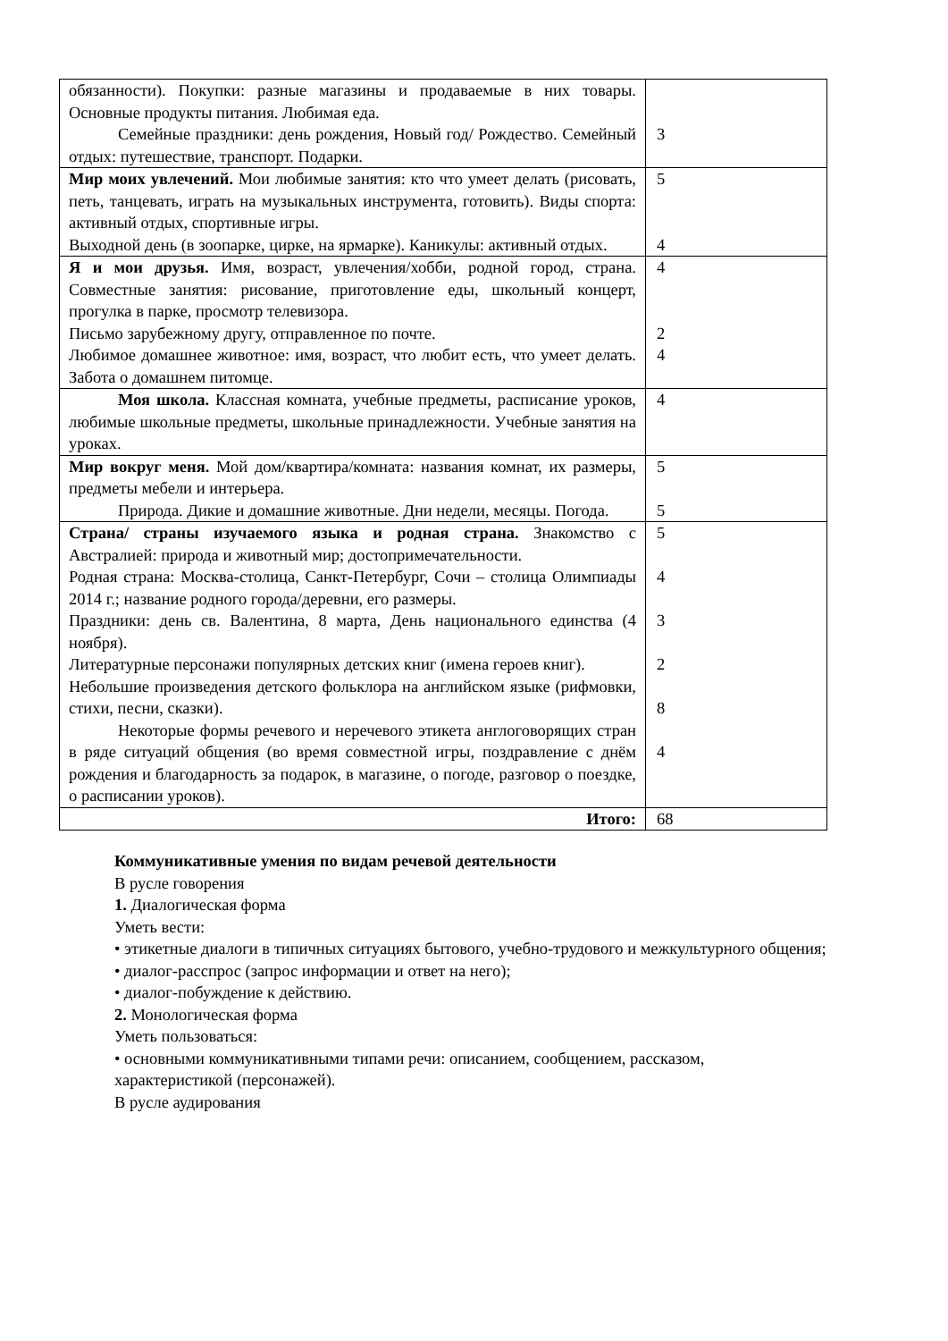| обязанности). Покупки: разные магазины и продаваемые в них товары. Основные продукты питания. Любимая еда. Семейные праздники: день рождения, Новый год/ Рождество. Семейный отдых: путешествие, транспорт. Подарки. | 3 |
| Мир моих увлечений. Мои любимые занятия: кто что умеет делать (рисовать, петь, танцевать, играть на музыкальных инструмента, готовить). Виды спорта: активный отдых, спортивные игры. Выходной день (в зоопарке, цирке, на ярмарке). Каникулы: активный отдых. | 5 4 |
| Я и мои друзья. Имя, возраст, увлечения/хобби, родной город, страна. Совместные занятия: рисование, приготовление еды, школьный концерт, прогулка в парке, просмотр телевизора. Письмо зарубежному другу, отправленное по почте. Любимое домашнее животное: имя, возраст, что любит есть, что умеет делать. Забота о домашнем питомце. | 4 2 4 |
| Моя школа. Классная комната, учебные предметы, расписание уроков, любимые школьные предметы, школьные принадлежности. Учебные занятия на уроках. | 4 |
| Мир вокруг меня. Мой дом/квартира/комната: названия комнат, их размеры, предметы мебели и интерьера. Природа. Дикие и домашние животные. Дни недели, месяцы. Погода. | 5 5 |
| Страна/ страны изучаемого языка и родная страна. Знакомство с Австралией: природа и животный мир; достопримечательности. Родная страна: Москва-столица, Санкт-Петербург, Сочи – столица Олимпиады 2014 г.; название родного города/деревни, его размеры. Праздники: день св. Валентина, 8 марта, День национального единства (4 ноября). Литературные персонажи популярных детских книг (имена героев книг). Небольшие произведения детского фольклора на английском языке (рифмовки, стихи, песни, сказки). Некоторые формы речевого и неречевого этикета англоговорящих стран в ряде ситуаций общения (во время совместной игры, поздравление с днём рождения и благодарность за подарок, в магазине, о погоде, разговор о поездке, о расписании уроков). | 5 4 3 2 8 4 |
| Итого: | 68 |
Коммуникативные умения по видам речевой деятельности
В русле говорения
1. Диалогическая форма
Уметь вести:
• этикетные диалоги в типичных ситуациях бытового, учебно-трудового и межкультурного общения;
• диалог-расспрос (запрос информации и ответ на него);
• диалог-побуждение к действию.
2. Монологическая форма
Уметь пользоваться:
• основными коммуникативными типами речи: описанием, сообщением, рассказом,
характеристикой (персонажей).
В русле аудирования